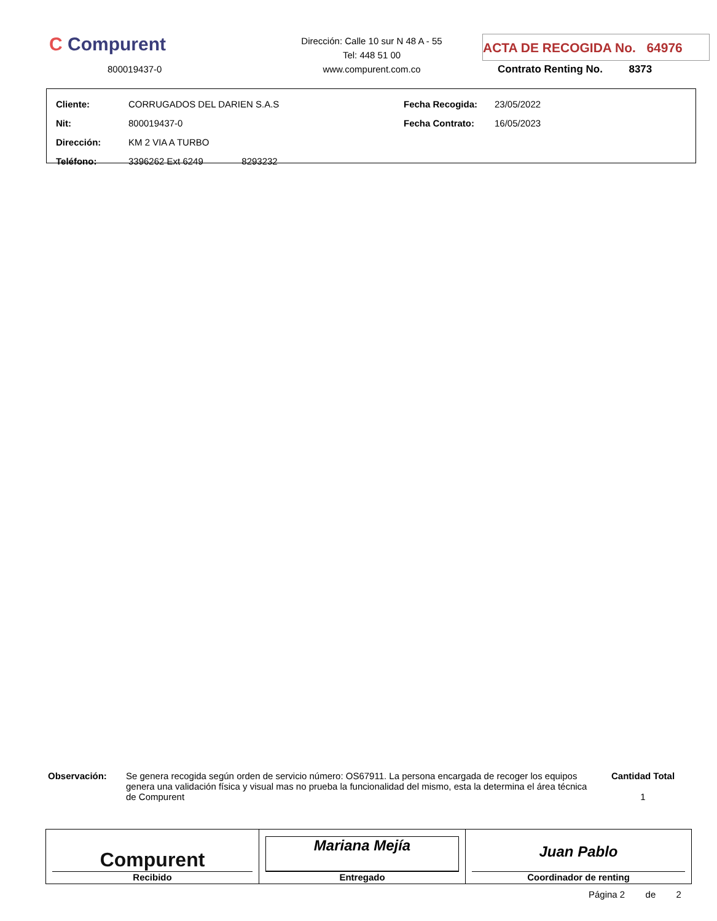C Compurent
800019437-0
Dirección: Calle 10 sur N 48 A - 55
Tel: 448 51 00
www.compurent.com.co
ACTA DE RECOGIDA No. 64976
Contrato Renting No. 8373
| Cliente: | CORRUGADOS DEL DARIEN S.A.S | Fecha Recogida: | 23/05/2022 |
| Nit: | 800019437-0 | Fecha Contrato: | 16/05/2023 |
| Dirección: | KM 2 VIA A TURBO | | |
| Teléfono: | 3396262 Ext 6249 8293232 | | |
Observación:
Se genera recogida según orden de servicio número: OS67911. La persona encargada de recoger los equipos genera una validación física y visual mas no prueba la funcionalidad del mismo, esta la determina el área técnica de Compurent
Cantidad Total
1
| Compurent Recibido | Mariana Mejía Entregado | Juan Pablo Coordinador de renting |
Página 2 de 2